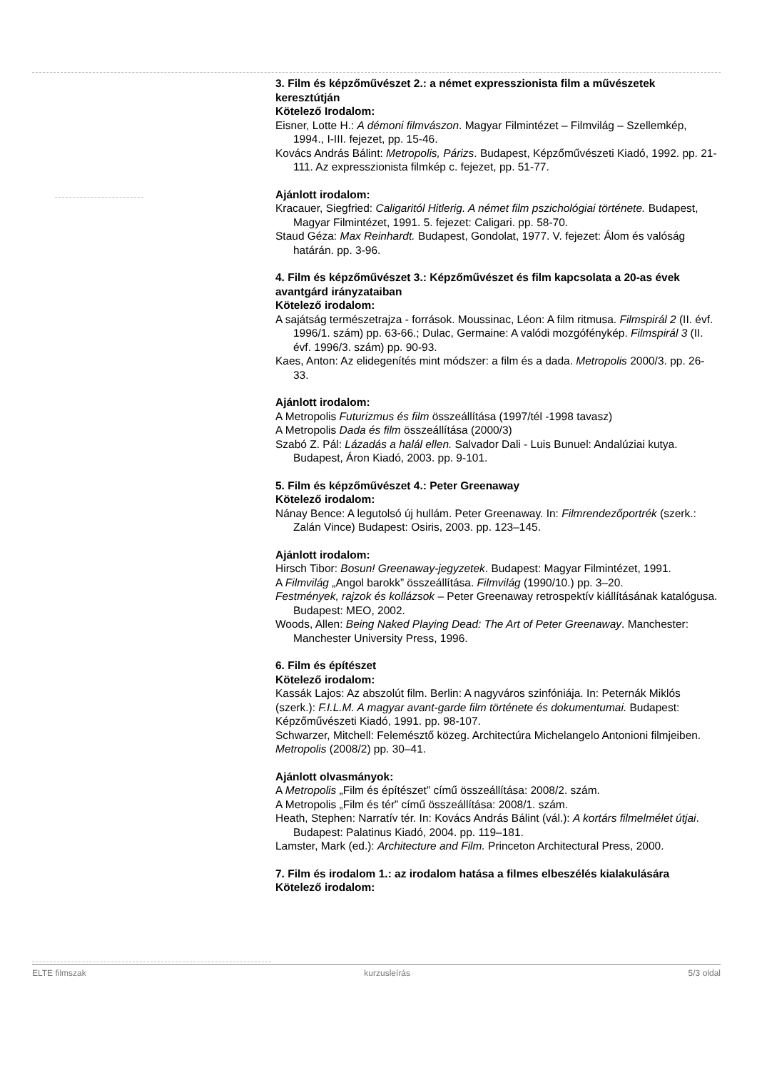3. Film és képzőművészet 2.: a német expresszionista film a művészetek keresztútján
Kötelező Irodalom:
Eisner, Lotte H.: A démoni filmvászon. Magyar Filmintézet – Filmvilág – Szellemkép, 1994., I-III. fejezet, pp. 15-46.
Kovács András Bálint: Metropolis, Párizs. Budapest, Képzőművészeti Kiadó, 1992. pp. 21-111. Az expresszionista filmkép c. fejezet, pp. 51-77.
Ajánlott irodalom:
Kracauer, Siegfried: Caligaritól Hitlerig. A német film pszichológiai története. Budapest, Magyar Filmintézet, 1991. 5. fejezet: Caligari. pp. 58-70.
Staud Géza: Max Reinhardt. Budapest, Gondolat, 1977. V. fejezet: Álom és valóság határán. pp. 3-96.
4. Film és képzőművészet 3.: Képzőművészet és film kapcsolata a 20-as évek avantgárd irányzataiban
Kötelező irodalom:
A sajátság természetrajza - források. Moussinac, Léon: A film ritmusa. Filmspirál 2 (II. évf. 1996/1. szám) pp. 63-66.; Dulac, Germaine: A valódi mozgófénykép. Filmspirál 3 (II. évf. 1996/3. szám) pp. 90-93.
Kaes, Anton: Az elidegenítés mint módszer: a film és a dada. Metropolis 2000/3. pp. 26-33.
Ajánlott irodalom:
A Metropolis Futurizmus és film összeállítása (1997/tél -1998 tavasz)
A Metropolis Dada és film összeállítása (2000/3)
Szabó Z. Pál: Lázadás a halál ellen. Salvador Dali - Luis Bunuel: Andalúziai kutya. Budapest, Áron Kiadó, 2003. pp. 9-101.
5. Film és képzőművészet 4.: Peter Greenaway
Kötelező irodalom:
Nánay Bence: A legutolsó új hullám. Peter Greenaway. In: Filmrendezőportrék (szerk.: Zalán Vince) Budapest: Osiris, 2003. pp. 123–145.
Ajánlott irodalom:
Hirsch Tibor: Bosun! Greenaway-jegyzetek. Budapest: Magyar Filmintézet, 1991.
A Filmvilág „Angol barokk” összeállítása. Filmvilág (1990/10.) pp. 3–20.
Festmények, rajzok és kollázsok – Peter Greenaway retrospektív kiállításának katalógusa. Budapest: MEO, 2002.
Woods, Allen: Being Naked Playing Dead: The Art of Peter Greenaway. Manchester: Manchester University Press, 1996.
6. Film és építészet
Kötelező irodalom:
Kassák Lajos: Az abszolút film. Berlin: A nagyváros szinfóniája. In: Peternák Miklós (szerk.): F.I.L.M. A magyar avant-garde film története és dokumentumai. Budapest: Képzőművészeti Kiadó, 1991. pp. 98-107.
Schwarzer, Mitchell: Felemésztő közeg. Architectúra Michelangelo Antonioni filmjeiben. Metropolis (2008/2) pp. 30–41.
Ajánlott olvasmányok:
A Metropolis „Film és építészet” című összeállítása: 2008/2. szám.
A Metropolis „Film és tér” című összeállítása: 2008/1. szám.
Heath, Stephen: Narratív tér. In: Kovács András Bálint (vál.): A kortárs filmelmélet útjai. Budapest: Palatinus Kiadó, 2004. pp. 119–181.
Lamster, Mark (ed.): Architecture and Film. Princeton Architectural Press, 2000.
7. Film és irodalom 1.: az irodalom hatása a filmes elbeszélés kialakulására
Kötelező irodalom:
ELTE filmszak kurzusleírás 5/3 oldal